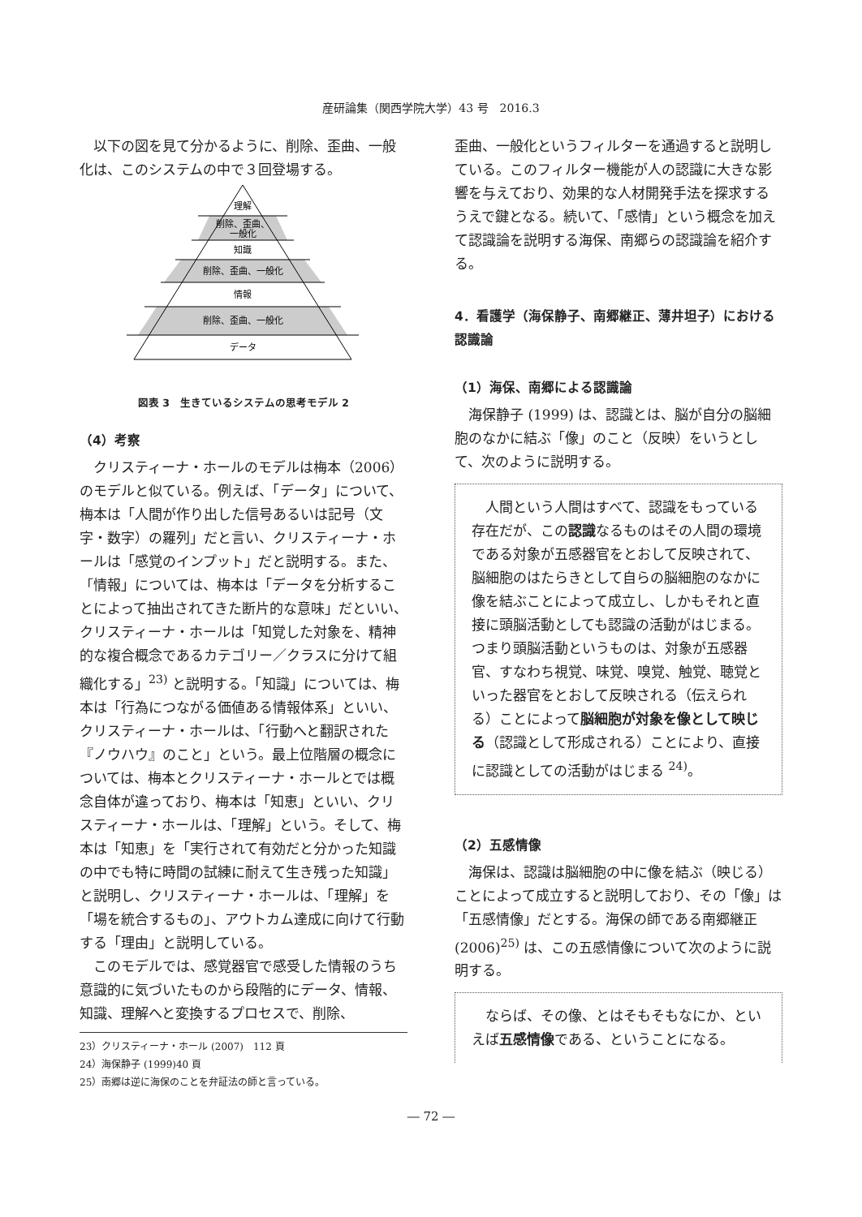産研論集（関西学院大学）43 号　2016.3
以下の図を見て分かるように、削除、歪曲、一般化は、このシステムの中で３回登場する。
理解
削除、歪曲、
一般化
知識
削除、歪曲、一般化
情報
削除、歪曲、一般化
データ
図表 3　生きているシステムの思考モデル 2
（4）考察
クリスティーナ・ホールのモデルは梅本（2006）のモデルと似ている。例えば、「データ」について、梅本は「人間が作り出した信号あるいは記号（文字・数字）の羅列」だと言い、クリスティーナ・ホールは「感覚のインプット」だと説明する。また、「情報」については、梅本は「データを分析することによって抽出されてきた断片的な意味」だといい、クリスティーナ・ホールは「知覚した対象を、精神的な複合概念であるカテゴリー／クラスに分けて組織化する」<sup>23)</sup> と説明する。「知識」については、梅本は「行為につながる価値ある情報体系」といい、クリスティーナ・ホールは、「行動へと翻訳された『ノウハウ』のこと」という。最上位階層の概念については、梅本とクリスティーナ・ホールとでは概念自体が違っており、梅本は「知恵」といい、クリスティーナ・ホールは、「理解」という。そして、梅本は「知恵」を「実行されて有効だと分かった知識の中でも特に時間の試練に耐えて生き残った知識」と説明し、クリスティーナ・ホールは、「理解」を「場を統合するもの」、アウトカム達成に向けて行動する「理由」と説明している。
このモデルでは、感覚器官で感受した情報のうち意識的に気づいたものから段階的にデータ、情報、知識、理解へと変換するプロセスで、削除、
23）クリスティーナ・ホール (2007)　112 頁
24）海保静子 (1999)40 頁
25）南郷は逆に海保のことを弁証法の師と言っている。
歪曲、一般化というフィルターを通過すると説明している。このフィルター機能が人の認識に大きな影響を与えており、効果的な人材開発手法を探求するうえで鍵となる。続いて、「感情」という概念を加えて認識論を説明する海保、南郷らの認識論を紹介する。
4．看護学（海保静子、南郷継正、薄井坦子）における認識論
（1）海保、南郷による認識論
海保静子 (1999) は、認識とは、脳が自分の脳細胞のなかに結ぶ「像」のこと（反映）をいうとして、次のように説明する。
人間という人間はすべて、認識をもっている存在だが、この認識なるものはその人間の環境である対象が五感器官をとおして反映されて、脳細胞のはたらきとして自らの脳細胞のなかに像を結ぶことによって成立し、しかもそれと直接に頭脳活動としても認識の活動がはじまる。つまり頭脳活動というものは、対象が五感器官、すなわち視覚、味覚、嗅覚、触覚、聴覚といった器官をとおして反映される（伝えられる）ことによって脳細胞が対象を像として映じる（認識として形成される）ことにより、直接に認識としての活動がはじまる <sup>24)</sup>。
（2）五感情像
海保は、認識は脳細胞の中に像を結ぶ（映じる）ことによって成立すると説明しており、その「像」は「五感情像」だとする。海保の師である南郷継正 (2006)<sup>25)</sup> は、この五感情像について次のように説明する。
ならば、その像、とはそもそもなにか、といえば五感情像である、ということになる。
― 72 ―